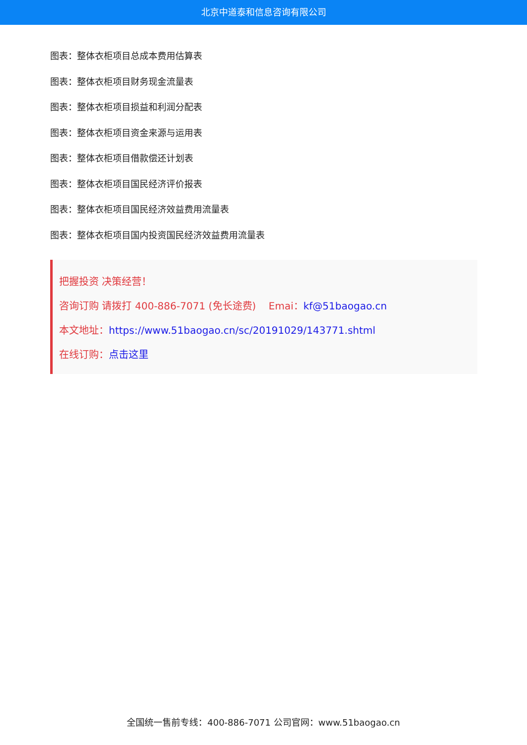北京中道泰和信息咨询有限公司
图表：整体衣柜项目总成本费用估算表
图表：整体衣柜项目财务现金流量表
图表：整体衣柜项目损益和利润分配表
图表：整体衣柜项目资金来源与运用表
图表：整体衣柜项目借款偿还计划表
图表：整体衣柜项目国民经济评价报表
图表：整体衣柜项目国民经济效益费用流量表
图表：整体衣柜项目国内投资国民经济效益费用流量表
把握投资 决策经营！
咨询订购 请拨打 400-886-7071 (免长途费) Emai：kf@51baogao.cn
本文地址：https://www.51baogao.cn/sc/20191029/143771.shtml
在线订购：点击这里
全国统一售前专线：400-886-7071 公司官网：www.51baogao.cn